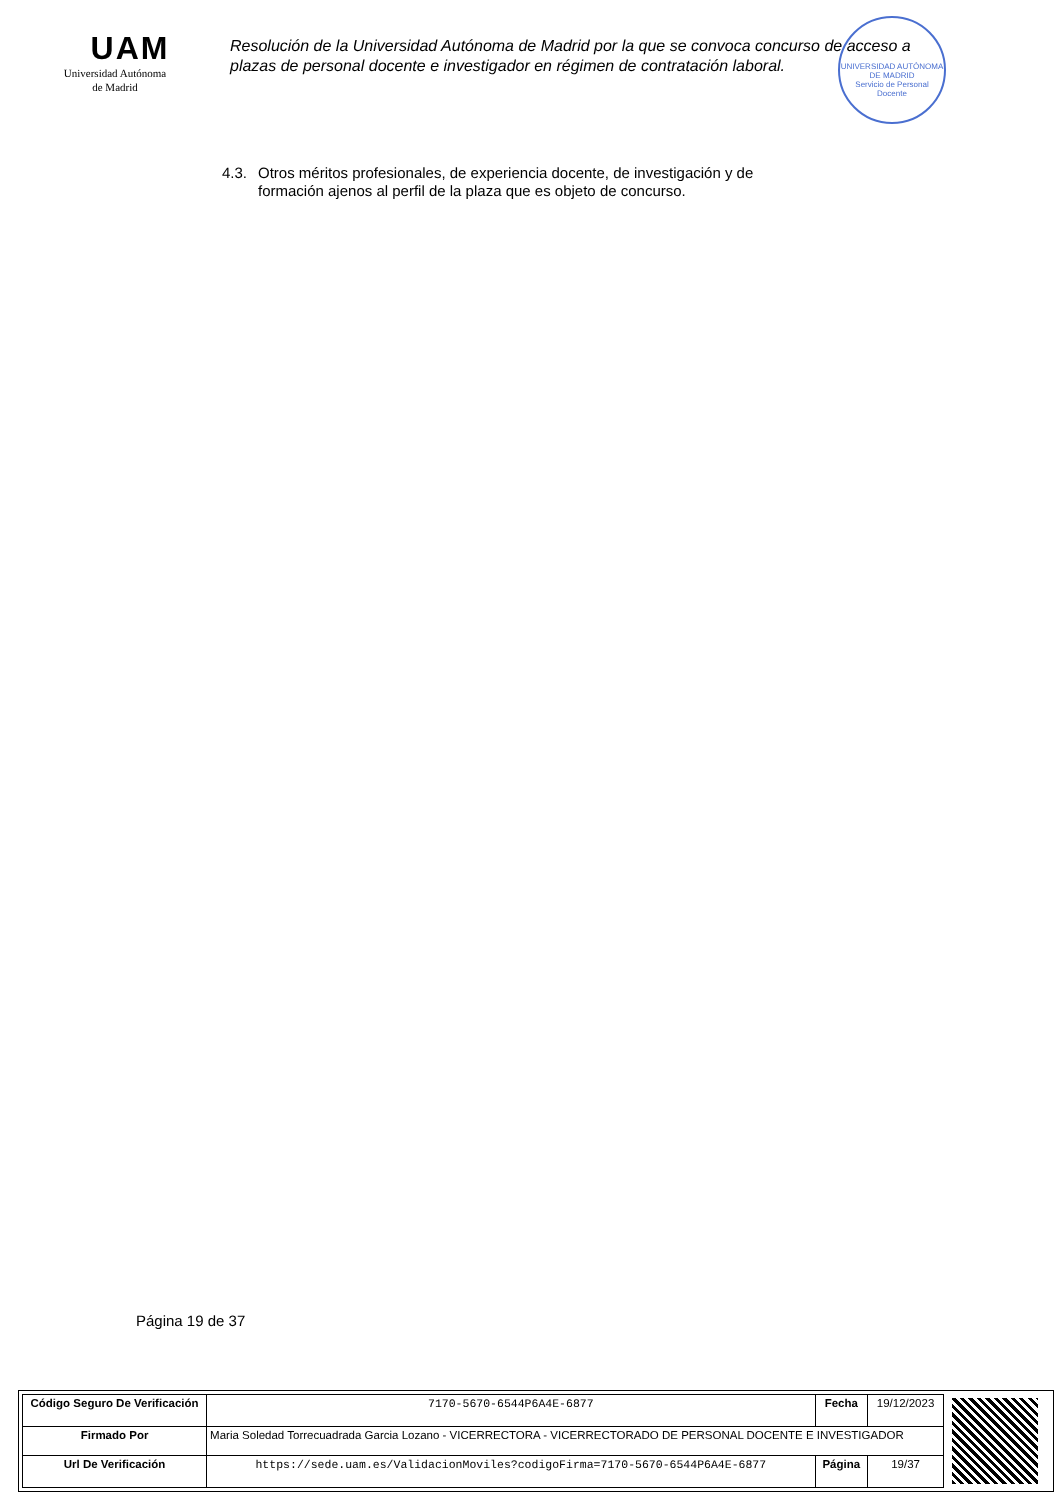UAM
Universidad Autónoma
de Madrid
Resolución de la Universidad Autónoma de Madrid por la que se convoca concurso de acceso a plazas de personal docente e investigador en régimen de contratación laboral.
UNIVERSIDAD AUTÓNOMA DE MADRID
Servicio de Personal Docente
4.3. Otros méritos profesionales, de experiencia docente, de investigación y de
formación ajenos al perfil de la plaza que es objeto de concurso.
Página 19 de 37
| Código Seguro De Verificación | 7170-5670-6544P6A4E-6877 | Fecha | 19/12/2023 |
| Firmado Por | Maria Soledad Torrecuadrada Garcia Lozano - VICERRECTORA - VICERRECTORADO DE PERSONAL DOCENTE E INVESTIGADOR | | |
| Url De Verificación | https://sede.uam.es/ValidacionMoviles?codigoFirma=7170-5670-6544P6A4E-6877 | Página | 19/37 |